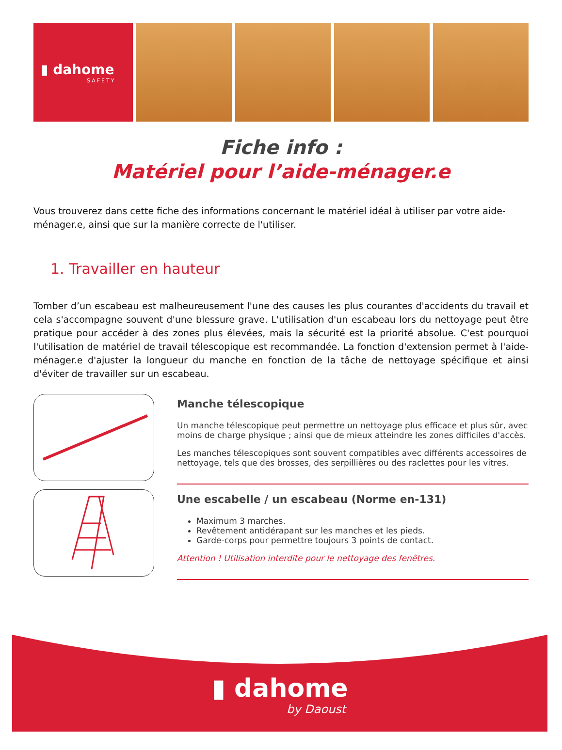▮ dahome
SAFETY
Fiche info :
Matériel pour l’aide-ménager.e
Vous trouverez dans cette fiche des informations concernant le matériel idéal à utiliser par votre aide-ménager.e, ainsi que sur la manière correcte de l'utiliser.
1. Travailler en hauteur
Tomber d’un escabeau est malheureusement l'une des causes les plus courantes d'accidents du travail et cela s'accompagne souvent d'une blessure grave. L'utilisation d'un escabeau lors du nettoyage peut être pratique pour accéder à des zones plus élevées, mais la sécurité est la priorité absolue. C'est pourquoi l'utilisation de matériel de travail télescopique est recommandée. La fonction d'extension permet à l'aide-ménager.e d'ajuster la longueur du manche en fonction de la tâche de nettoyage spécifique et ainsi d'éviter de travailler sur un escabeau.
Manche télescopique
Un manche télescopique peut permettre un nettoyage plus efficace et plus sûr, avec moins de charge physique ; ainsi que de mieux atteindre les zones difficiles d'accès.
Les manches télescopiques sont souvent compatibles avec différents accessoires de nettoyage, tels que des brosses, des serpillières ou des raclettes pour les vitres.
Une escabelle / un escabeau (Norme en-131)
Maximum 3 marches.
Revêtement antidérapant sur les manches et les pieds.
Garde-corps pour permettre toujours 3 points de contact.
Attention ! Utilisation interdite pour le nettoyage des fenêtres.
▮ dahome
by Daoust